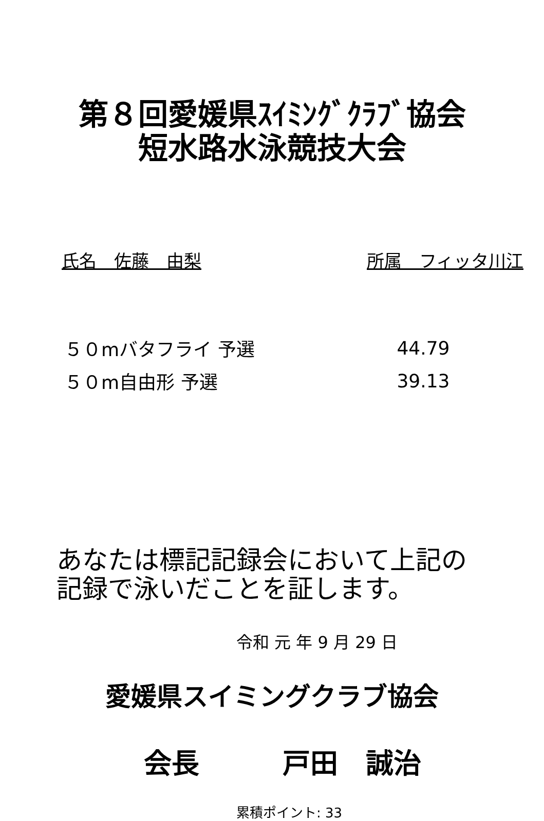第８回愛媛県ｽｲﾐﾝｸﾞｸﾗﾌﾞ協会
短水路水泳競技大会
氏名　佐藤　由梨 所属　フィッタ川江
| ５０mバタフライ 予選 | 44.79 |
| ５０m自由形 予選 | 39.13 |
あなたは標記記録会において上記の
記録で泳いだことを証します。
令和 元 年 9 月 29 日
愛媛県スイミングクラブ協会
会長　　　戸田　誠治
累積ポイント: 33